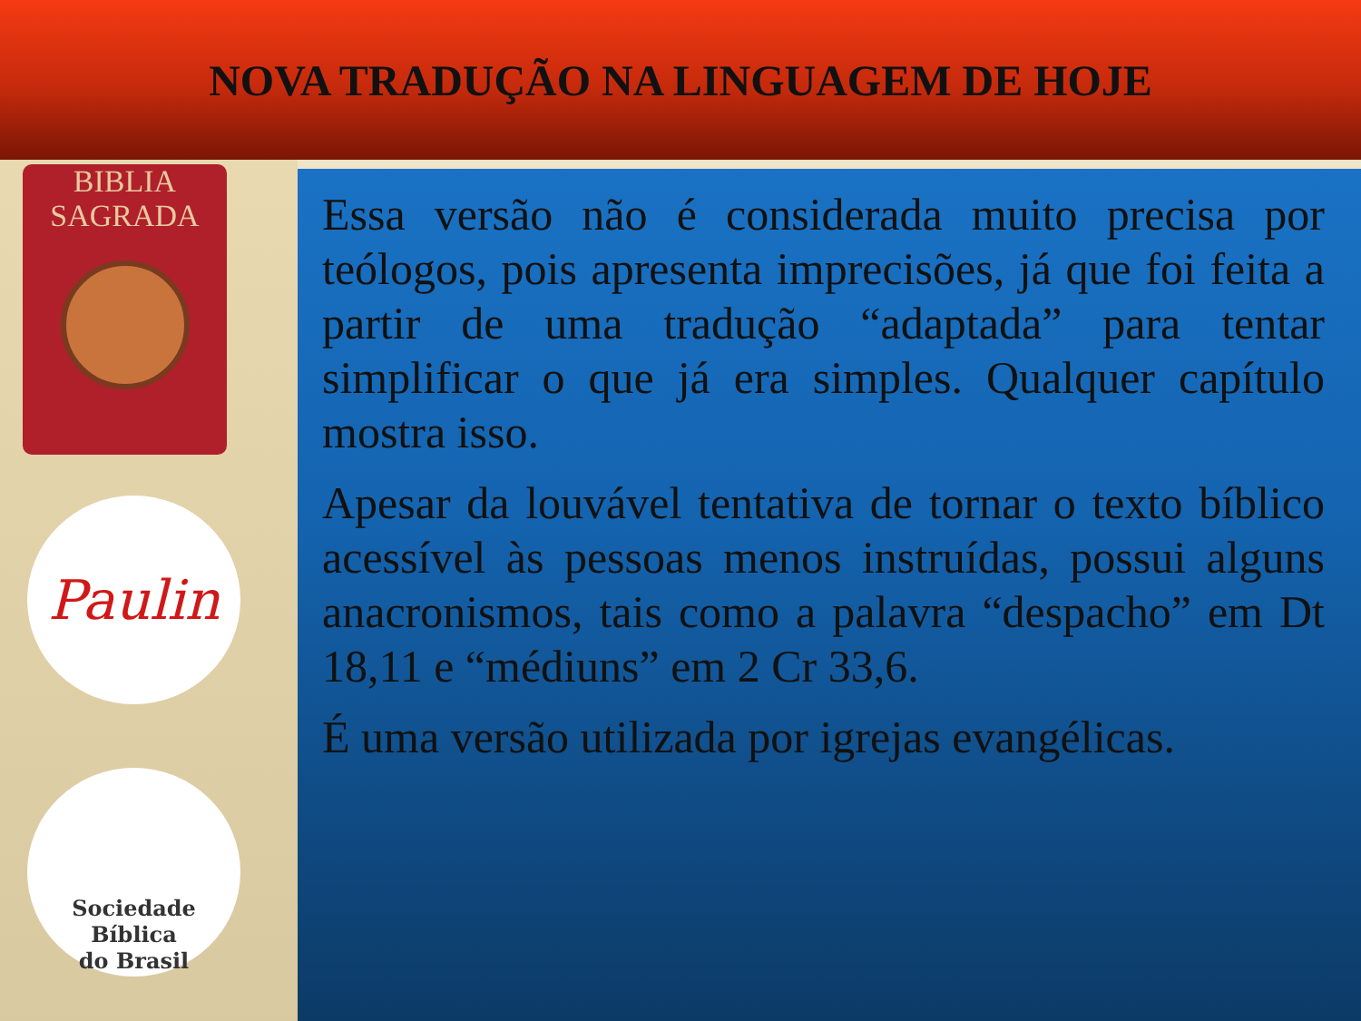NOVA TRADUÇÃO NA LINGUAGEM DE HOJE
BIBLIA
SAGRADA
Paulin
Sociedade Bíblica
do Brasil
Essa versão não é considerada muito precisa por teólogos, pois apresenta imprecisões, já que foi feita a partir de uma tradução “adaptada” para tentar simplificar o que já era simples. Qualquer capítulo mostra isso.
Apesar da louvável tentativa de tornar o texto bíblico acessível às pessoas menos instruídas, possui alguns anacronismos, tais como a palavra “despacho” em Dt 18,11 e “médiuns” em 2 Cr 33,6.
É uma versão utilizada por igrejas evangélicas.